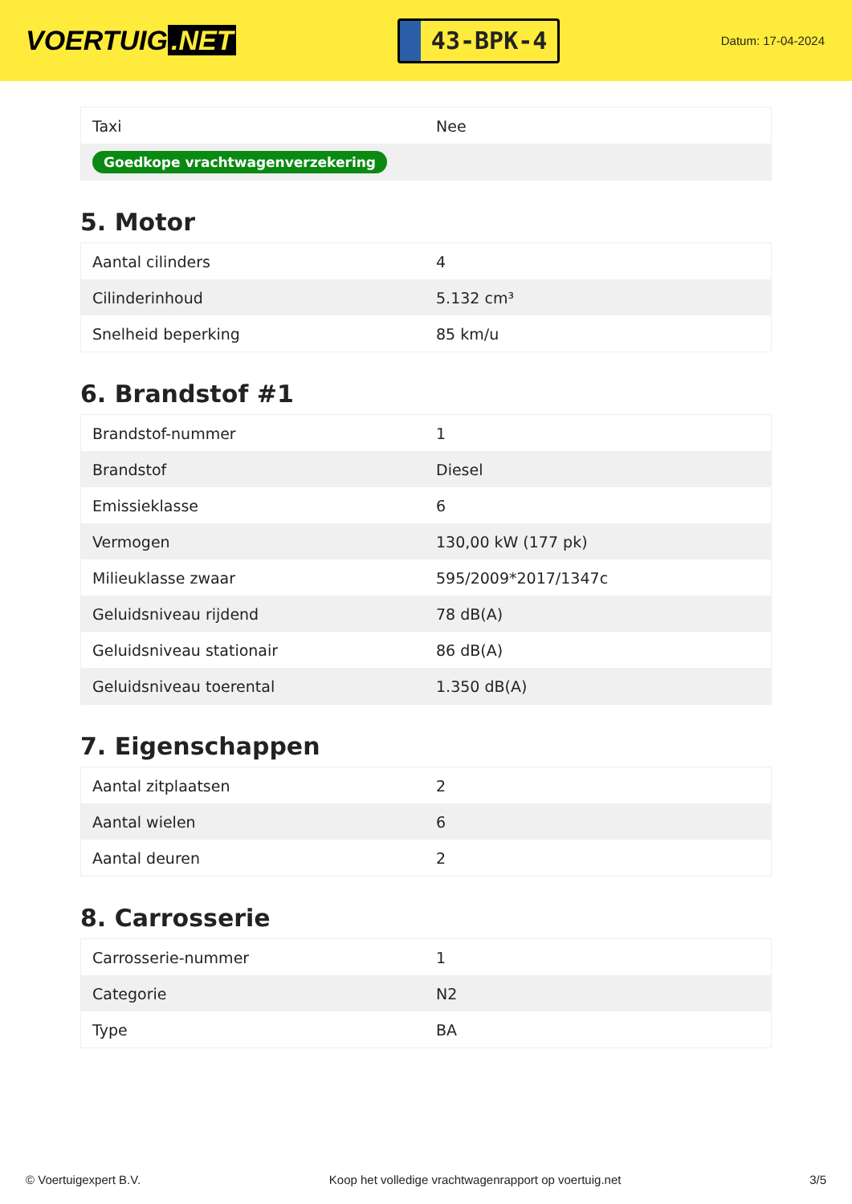VOERTUIG.NET
43-BPK-4
Datum: 17-04-2024
| Taxi | Nee |
| Goedkope vrachtwagenverzekering | |
5. Motor
| Aantal cilinders | 4 |
| Cilinderinhoud | 5.132 cm³ |
| Snelheid beperking | 85 km/u |
6. Brandstof #1
| Brandstof-nummer | 1 |
| Brandstof | Diesel |
| Emissieklasse | 6 |
| Vermogen | 130,00 kW (177 pk) |
| Milieuklasse zwaar | 595/2009*2017/1347c |
| Geluidsniveau rijdend | 78 dB(A) |
| Geluidsniveau stationair | 86 dB(A) |
| Geluidsniveau toerental | 1.350 dB(A) |
7. Eigenschappen
| Aantal zitplaatsen | 2 |
| Aantal wielen | 6 |
| Aantal deuren | 2 |
8. Carrosserie
| Carrosserie-nummer | 1 |
| Categorie | N2 |
| Type | BA |
© Voertuigexpert B.V. Koop het volledige vrachtwagenrapport op voertuig.net 3/5